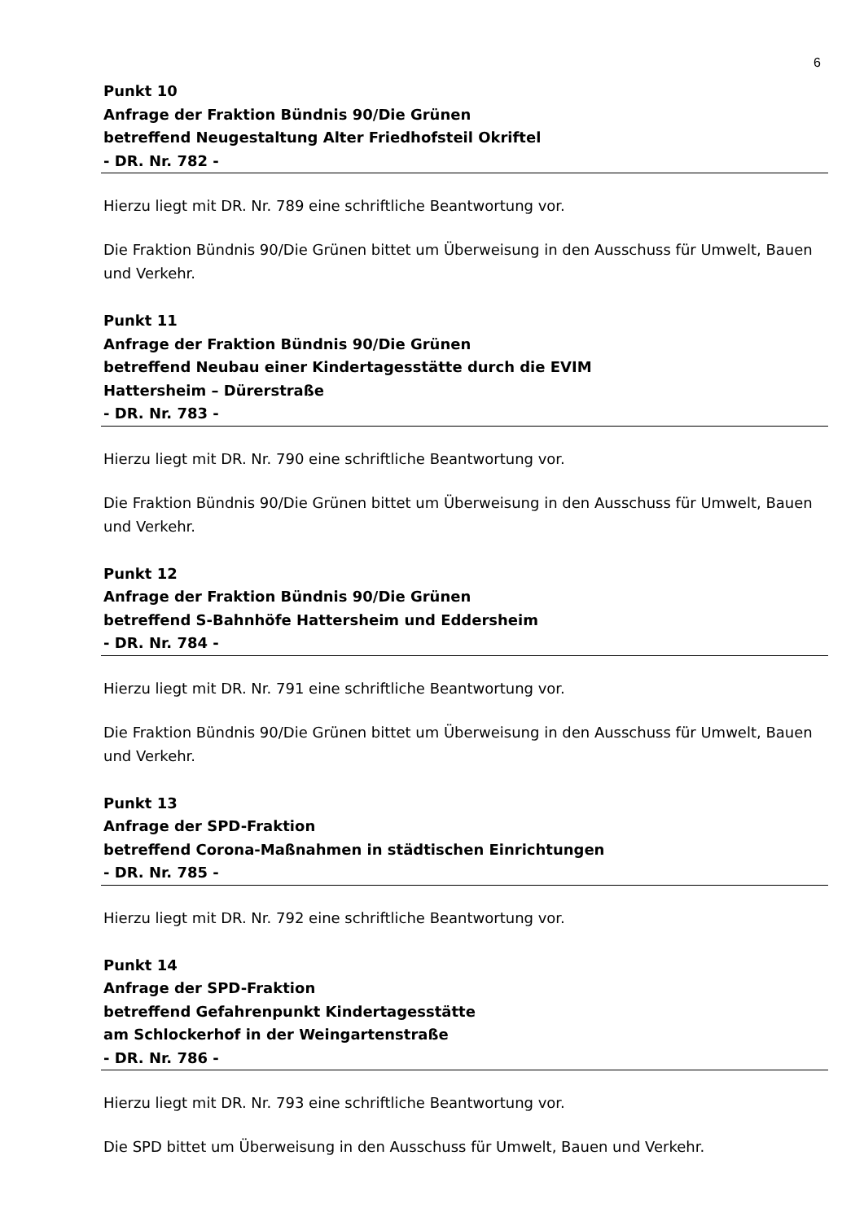6
Punkt 10
Anfrage der Fraktion Bündnis 90/Die Grünen
betreffend Neugestaltung Alter Friedhofsteil Okriftel
- DR. Nr. 782 -
Hierzu liegt mit DR. Nr. 789 eine schriftliche Beantwortung vor.
Die Fraktion Bündnis 90/Die Grünen bittet um Überweisung in den Ausschuss für Umwelt, Bauen und Verkehr.
Punkt 11
Anfrage der Fraktion Bündnis 90/Die Grünen
betreffend Neubau einer Kindertagesstätte durch die EVIM
Hattersheim – Dürerstraße
- DR. Nr. 783 -
Hierzu liegt mit DR. Nr. 790 eine schriftliche Beantwortung vor.
Die Fraktion Bündnis 90/Die Grünen bittet um Überweisung in den Ausschuss für Umwelt, Bauen und Verkehr.
Punkt 12
Anfrage der Fraktion Bündnis 90/Die Grünen
betreffend S-Bahnhöfe Hattersheim und Eddersheim
- DR. Nr. 784 -
Hierzu liegt mit DR. Nr. 791 eine schriftliche Beantwortung vor.
Die Fraktion Bündnis 90/Die Grünen bittet um Überweisung in den Ausschuss für Umwelt, Bauen und Verkehr.
Punkt 13
Anfrage der SPD-Fraktion
betreffend Corona-Maßnahmen in städtischen Einrichtungen
- DR. Nr. 785 -
Hierzu liegt mit DR. Nr. 792 eine schriftliche Beantwortung vor.
Punkt 14
Anfrage der SPD-Fraktion
betreffend Gefahrenpunkt Kindertagesstätte
am Schlockerhof in der Weingartenstraße
- DR. Nr. 786 -
Hierzu liegt mit DR. Nr. 793 eine schriftliche Beantwortung vor.
Die SPD bittet um Überweisung in den Ausschuss für Umwelt, Bauen und Verkehr.